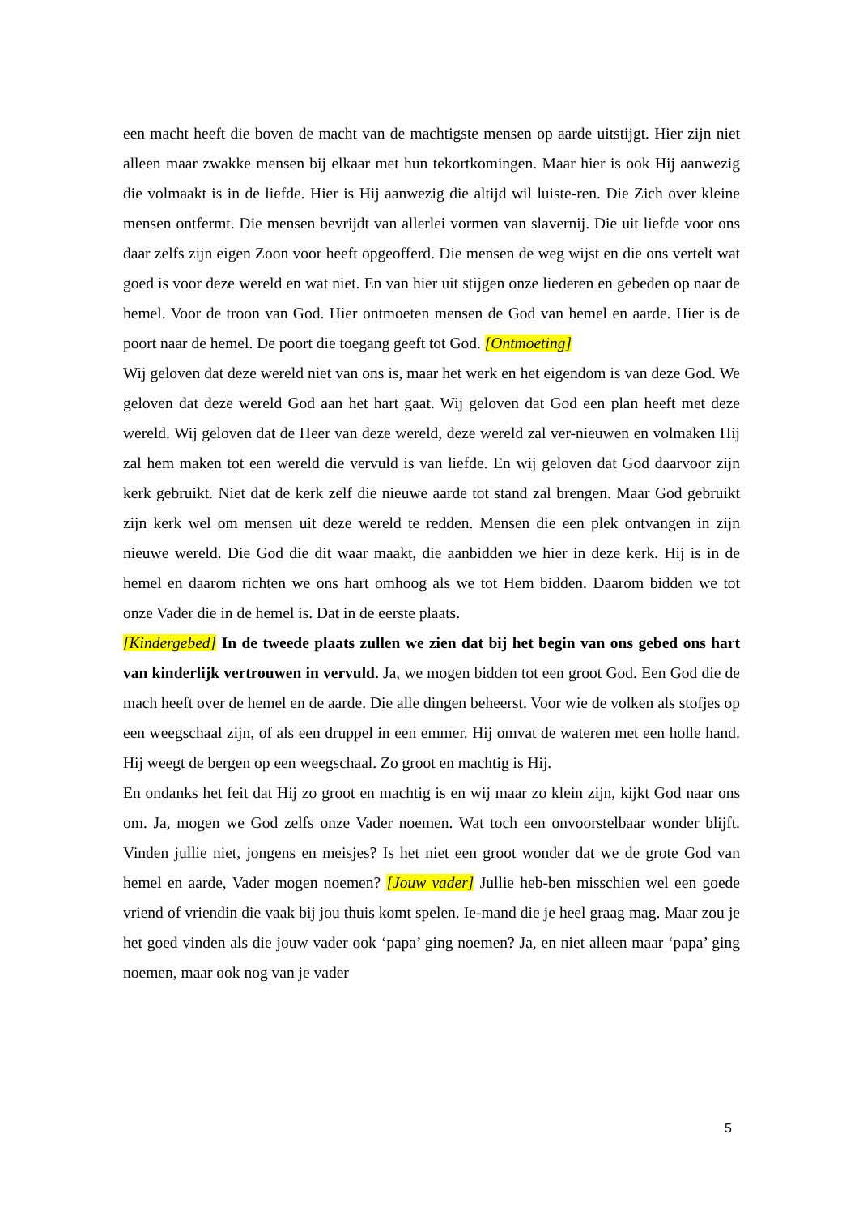een macht heeft die boven de macht van de machtigste mensen op aarde uitstijgt. Hier zijn niet alleen maar zwakke mensen bij elkaar met hun tekortkomingen. Maar hier is ook Hij aanwezig die volmaakt is in de liefde. Hier is Hij aanwezig die altijd wil luiste-ren. Die Zich over kleine mensen ontfermt. Die mensen bevrijdt van allerlei vormen van slavernij. Die uit liefde voor ons daar zelfs zijn eigen Zoon voor heeft opgeofferd. Die mensen de weg wijst en die ons vertelt wat goed is voor deze wereld en wat niet. En van hier uit stijgen onze liederen en gebeden op naar de hemel. Voor de troon van God. Hier ontmoeten mensen de God van hemel en aarde. Hier is de poort naar de hemel. De poort die toegang geeft tot God. [Ontmoeting]
Wij geloven dat deze wereld niet van ons is, maar het werk en het eigendom is van deze God. We geloven dat deze wereld God aan het hart gaat. Wij geloven dat God een plan heeft met deze wereld. Wij geloven dat de Heer van deze wereld, deze wereld zal ver-nieuwen en volmaken Hij zal hem maken tot een wereld die vervuld is van liefde. En wij geloven dat God daarvoor zijn kerk gebruikt. Niet dat de kerk zelf die nieuwe aarde tot stand zal brengen. Maar God gebruikt zijn kerk wel om mensen uit deze wereld te redden. Mensen die een plek ontvangen in zijn nieuwe wereld. Die God die dit waar maakt, die aanbidden we hier in deze kerk. Hij is in de hemel en daarom richten we ons hart omhoog als we tot Hem bidden. Daarom bidden we tot onze Vader die in de hemel is. Dat in de eerste plaats.
[Kindergebed] In de tweede plaats zullen we zien dat bij het begin van ons gebed ons hart van kinderlijk vertrouwen in vervuld. Ja, we mogen bidden tot een groot God. Een God die de mach heeft over de hemel en de aarde. Die alle dingen beheerst. Voor wie de volken als stofjes op een weegschaal zijn, of als een druppel in een emmer. Hij omvat de wateren met een holle hand. Hij weegt de bergen op een weegschaal. Zo groot en machtig is Hij.
En ondanks het feit dat Hij zo groot en machtig is en wij maar zo klein zijn, kijkt God naar ons om. Ja, mogen we God zelfs onze Vader noemen. Wat toch een onvoorstelbaar wonder blijft. Vinden jullie niet, jongens en meisjes? Is het niet een groot wonder dat we de grote God van hemel en aarde, Vader mogen noemen? [Jouw vader] Jullie heb-ben misschien wel een goede vriend of vriendin die vaak bij jou thuis komt spelen. Ie-mand die je heel graag mag. Maar zou je het goed vinden als die jouw vader ook ‘papa’ ging noemen? Ja, en niet alleen maar ‘papa’ ging noemen, maar ook nog van je vader
5